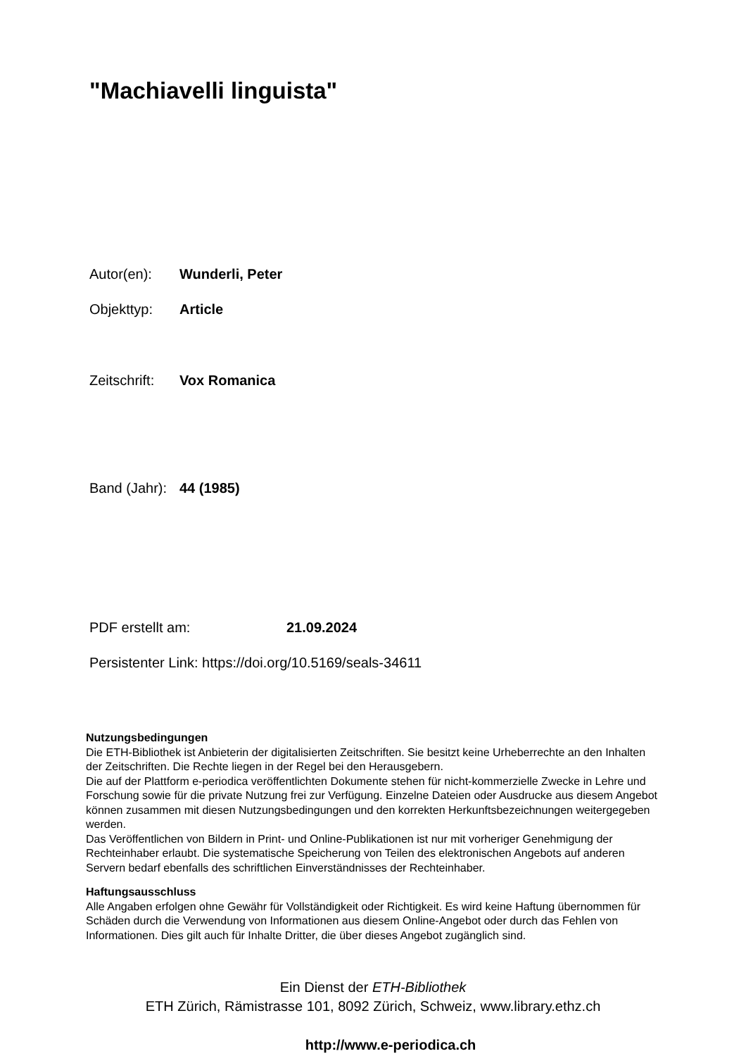"Machiavelli linguista"
Autor(en): Wunderli, Peter
Objekttyp: Article
Zeitschrift: Vox Romanica
Band (Jahr): 44 (1985)
PDF erstellt am: 21.09.2024
Persistenter Link: https://doi.org/10.5169/seals-34611
Nutzungsbedingungen
Die ETH-Bibliothek ist Anbieterin der digitalisierten Zeitschriften. Sie besitzt keine Urheberrechte an den Inhalten der Zeitschriften. Die Rechte liegen in der Regel bei den Herausgebern.
Die auf der Plattform e-periodica veröffentlichten Dokumente stehen für nicht-kommerzielle Zwecke in Lehre und Forschung sowie für die private Nutzung frei zur Verfügung. Einzelne Dateien oder Ausdrucke aus diesem Angebot können zusammen mit diesen Nutzungsbedingungen und den korrekten Herkunftsbezeichnungen weitergegeben werden.
Das Veröffentlichen von Bildern in Print- und Online-Publikationen ist nur mit vorheriger Genehmigung der Rechteinhaber erlaubt. Die systematische Speicherung von Teilen des elektronischen Angebots auf anderen Servern bedarf ebenfalls des schriftlichen Einverständnisses der Rechteinhaber.
Haftungsausschluss
Alle Angaben erfolgen ohne Gewähr für Vollständigkeit oder Richtigkeit. Es wird keine Haftung übernommen für Schäden durch die Verwendung von Informationen aus diesem Online-Angebot oder durch das Fehlen von Informationen. Dies gilt auch für Inhalte Dritter, die über dieses Angebot zugänglich sind.
Ein Dienst der ETH-Bibliothek
ETH Zürich, Rämistrasse 101, 8092 Zürich, Schweiz, www.library.ethz.ch
http://www.e-periodica.ch